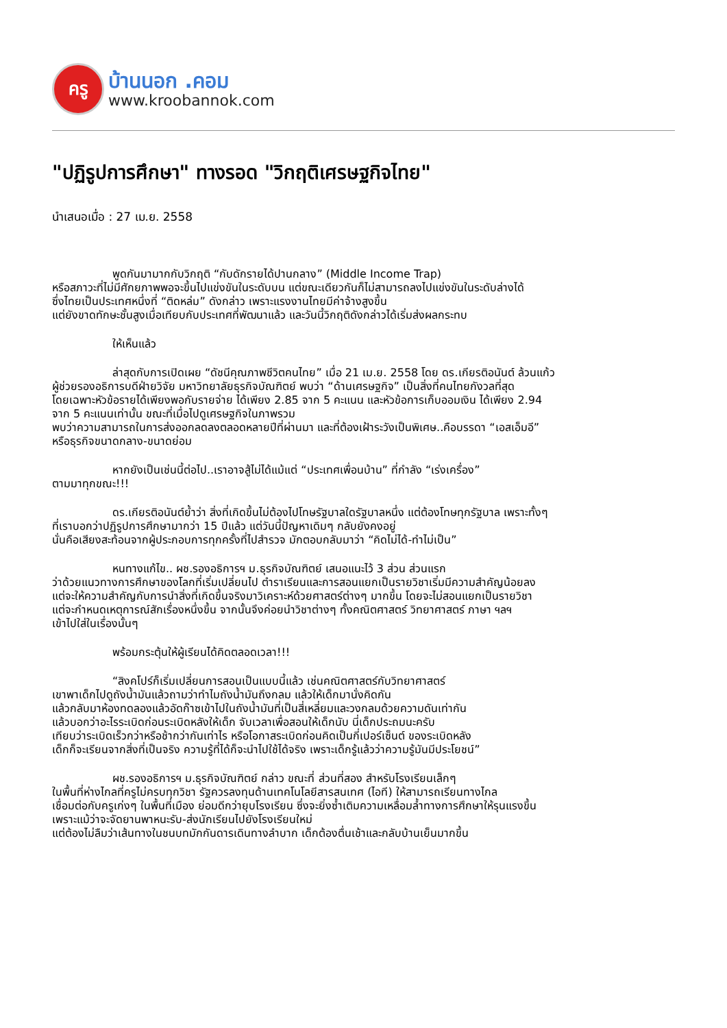ครู
บ้านนอก .คอม
www.kroobannok.com
"ปฏิรูปการศึกษา" ทางรอด "วิกฤติเศรษฐกิจไทย"
นำเสนอเมื่อ : 27 เม.ย. 2558
พูดกันมามากกับวิกฤติ “กับดักรายได้ปานกลาง” (Middle Income Trap)
หรือสภาวะที่ไม่มีศักยภาพพอจะขึ้นไปแข่งขันในระดับบน แต่ขณะเดียวกันก็ไม่สามารถลงไปแข่งขันในระดับล่างได้
ซึ่งไทยเป็นประเทศหนึ่งที่ “ติดหล่ม” ดังกล่าว เพราะแรงงานไทยมีค่าจ้างสูงขึ้น
แต่ยังขาดทักษะชั้นสูงเมื่อเทียบกับประเทศที่พัฒนาแล้ว และวันนี้วิกฤติดังกล่าวได้เริ่มส่งผลกระทบ
ให้เห็นแล้ว
ล่าสุดกับการเปิดเผย “ดัชนีคุณภาพชีวิตคนไทย” เมื่อ 21 เม.ย. 2558 โดย ดร.เกียรติอนันต์ ล้วนแก้ว
ผู้ช่วยรองอธิการบดีฝ่ายวิจัย มหาวิทยาลัยธุรกิจบัณฑิตย์ พบว่า “ด้านเศรษฐกิจ” เป็นสิ่งที่คนไทยกังวลที่สุด
โดยเฉพาะหัวข้อรายได้เพียงพอกับรายจ่าย ได้เพียง 2.85 จาก 5 คะแนน และหัวข้อการเก็บออมเงิน ได้เพียง 2.94
จาก 5 คะแนนเท่านั้น ขณะที่เมื่อไปดูเศรษฐกิจในภาพรวม
พบว่าความสามารถในการส่งออกลดลงตลอดหลายปีที่ผ่านมา และที่ต้องเฝ้าระวังเป็นพิเศษ..คือบรรดา “เอสเอ็มอี”
หรือธุรกิจขนาดกลาง-ขนาดย่อม
หากยังเป็นเช่นนี้ต่อไป..เราอาจสู้ไม่ได้แม้แต่ “ประเทศเพื่อนบ้าน” ที่กำลัง “เร่งเครื่อง”
ตามมาทุกขณะ!!!
ดร.เกียรติอนันต์ย้ำว่า สิ่งที่เกิดขึ้นไม่ต้องไปโทษรัฐบาลใดรัฐบาลหนึ่ง แต่ต้องโทษทุกรัฐบาล เพราะทั้งๆ
ที่เราบอกว่าปฏิรูปการศึกษามากว่า 15 ปีแล้ว แต่วันนี้ปัญหาเดิมๆ กลับยังคงอยู่
นั่นคือเสียงสะท้อนจากผู้ประกอบการทุกครั้งที่ไปสำรวจ มักตอบกลับมาว่า “คิดไม่ได้-ทำไม่เป็น”
หนทางแก้ไข.. ผช.รองอธิการฯ ม.ธุรกิจบัณฑิตย์ เสนอแนะไว้ 3 ส่วน ส่วนแรก
ว่าด้วยแนวทางการศึกษาของโลกที่เริ่มเปลี่ยนไป ตำราเรียนและการสอนแยกเป็นรายวิชาเริ่มมีความสำคัญน้อยลง
แต่จะให้ความสำคัญกับการนำสิ่งที่เกิดขึ้นจริงมาวิเคราะห์ด้วยศาสตร์ต่างๆ มากขึ้น โดยจะไม่สอนแยกเป็นรายวิชา
แต่จะกำหนดเหตุการณ์สักเรื่องหนึ่งขึ้น จากนั้นจึงค่อยนำวิชาต่างๆ ทั้งคณิตศาสตร์ วิทยาศาสตร์ ภาษา ฯลฯ
เข้าไปใส่ในเรื่องนั้นๆ
พร้อมกระตุ้นให้ผู้เรียนได้คิดตลอดเวลา!!!
“สิงคโปร์ก็เริ่มเปลี่ยนการสอนเป็นแบบนี้แล้ว เช่นคณิตศาสตร์กับวิทยาศาสตร์
เขาพาเด็กไปดูถังน้ำมันแล้วถามว่าทำไมถังน้ำมันถึงกลม แล้วให้เด็กมานั่งคิดกัน
แล้วกลับมาห้องทดลองแล้วอัดก๊าซเข้าไปในถังน้ำมันที่เป็นสี่เหลี่ยมและวงกลมด้วยความดันเท่ากัน
แล้วบอกว่าอะไรระเบิดก่อนระเบิดหลังให้เด็ก จับเวลาเพื่อสอนให้เด็กนับ นี่เด็กประถมนะครับ
เทียบว่าระเบิดเร็วกว่าหรือช้ากว่ากันเท่าไร หรือโอกาสระเบิดก่อนคิดเป็นกี่เปอร์เซ็นต์ ของระเบิดหลัง
เด็กก็จะเรียนจากสิ่งที่เป็นจริง ความรู้ที่ได้ก็จะนำไปใช้ได้จริง เพราะเด็กรู้แล้วว่าความรู้มันมีประโยชน์”
ผช.รองอธิการฯ ม.ธุรกิจบัณฑิตย์ กล่าว ขณะที่ ส่วนที่สอง สำหรับโรงเรียนเล็กๆ
ในพื้นที่ห่างไกลที่ครูไม่ครบทุกวิชา รัฐควรลงทุนด้านเทคโนโลยีสารสนเทศ (ไอที) ให้สามารถเรียนทางไกล
เชื่อมต่อกับครูเก่งๆ ในพื้นที่เมือง ย่อมดีกว่ายุบโรงเรียน ซึ่งจะยิ่งซ้ำเติมความเหลื่อมล้ำทางการศึกษาให้รุนแรงขึ้น
เพราะแม้ว่าจะจัดยานพาหนะรับ-ส่งนักเรียนไปยังโรงเรียนใหม่
แต่ต้องไม่ลืมว่าเส้นทางในชนบทมักกันดารเดินทางลำบาก เด็กต้องตื่นเช้าและกลับบ้านเย็นมากขึ้น